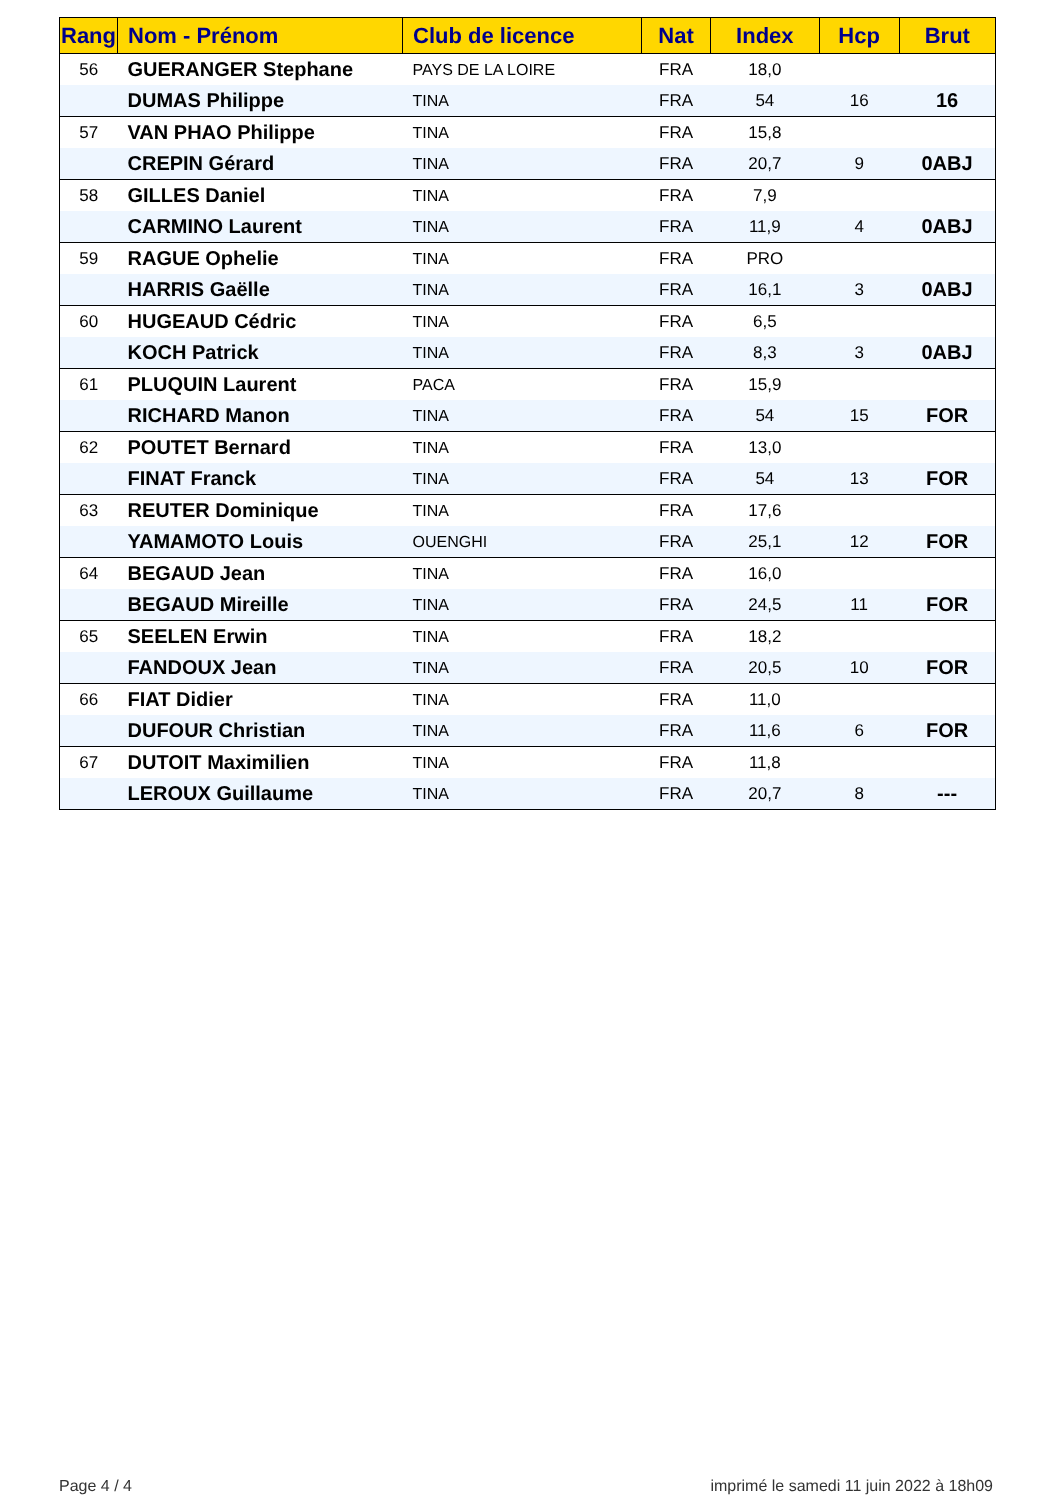| Rang | Nom - Prénom | Club de licence | Nat | Index | Hcp | Brut |
| --- | --- | --- | --- | --- | --- | --- |
| 56 | GUERANGER Stephane | PAYS DE LA LOIRE | FRA | 18,0 | | |
| | DUMAS Philippe | TINA | FRA | 54 | 16 | 16 |
| 57 | VAN PHAO Philippe | TINA | FRA | 15,8 | | |
| | CREPIN Gérard | TINA | FRA | 20,7 | 9 | 0ABJ |
| 58 | GILLES Daniel | TINA | FRA | 7,9 | | |
| | CARMINO Laurent | TINA | FRA | 11,9 | 4 | 0ABJ |
| 59 | RAGUE Ophelie | TINA | FRA | PRO | | |
| | HARRIS Gaëlle | TINA | FRA | 16,1 | 3 | 0ABJ |
| 60 | HUGEAUD Cédric | TINA | FRA | 6,5 | | |
| | KOCH Patrick | TINA | FRA | 8,3 | 3 | 0ABJ |
| 61 | PLUQUIN Laurent | PACA | FRA | 15,9 | | |
| | RICHARD Manon | TINA | FRA | 54 | 15 | FOR |
| 62 | POUTET Bernard | TINA | FRA | 13,0 | | |
| | FINAT Franck | TINA | FRA | 54 | 13 | FOR |
| 63 | REUTER Dominique | TINA | FRA | 17,6 | | |
| | YAMAMOTO Louis | OUENGHI | FRA | 25,1 | 12 | FOR |
| 64 | BEGAUD Jean | TINA | FRA | 16,0 | | |
| | BEGAUD Mireille | TINA | FRA | 24,5 | 11 | FOR |
| 65 | SEELEN Erwin | TINA | FRA | 18,2 | | |
| | FANDOUX Jean | TINA | FRA | 20,5 | 10 | FOR |
| 66 | FIAT Didier | TINA | FRA | 11,0 | | |
| | DUFOUR Christian | TINA | FRA | 11,6 | 6 | FOR |
| 67 | DUTOIT Maximilien | TINA | FRA | 11,8 | | |
| | LEROUX Guillaume | TINA | FRA | 20,7 | 8 | --- |
Page 4 / 4
imprimé le samedi 11 juin 2022 à 18h09